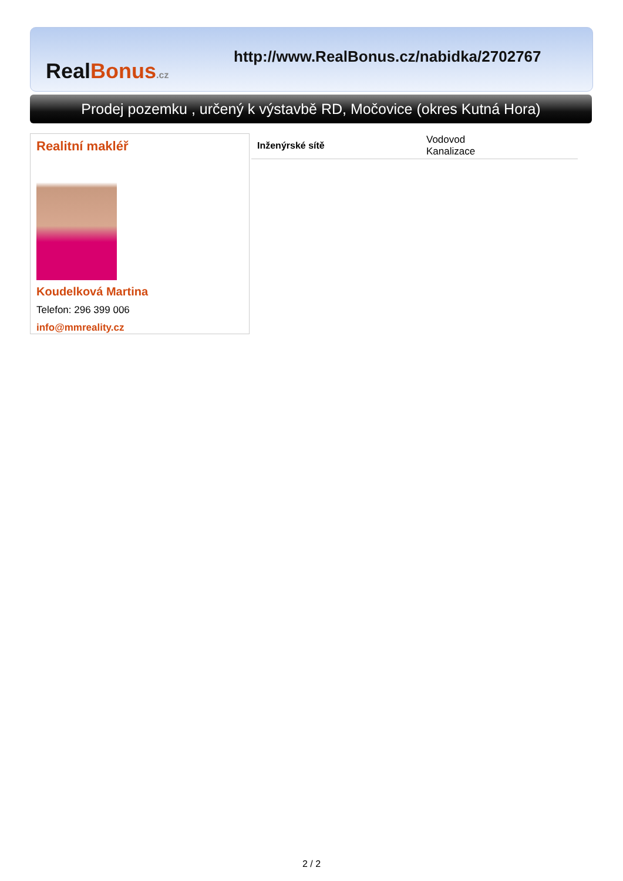Real Bonus.cz
http://www.RealBonus.cz/nabidka/2702767
Prodej pozemku , určený k výstavbě RD, Močovice (okres Kutná Hora)
Realitní makléř
Koudelková Martina
Telefon: 296 399 006
info@mmreality.cz
| Inženýrské sítě | Vodovod Kanalizace |
2 / 2